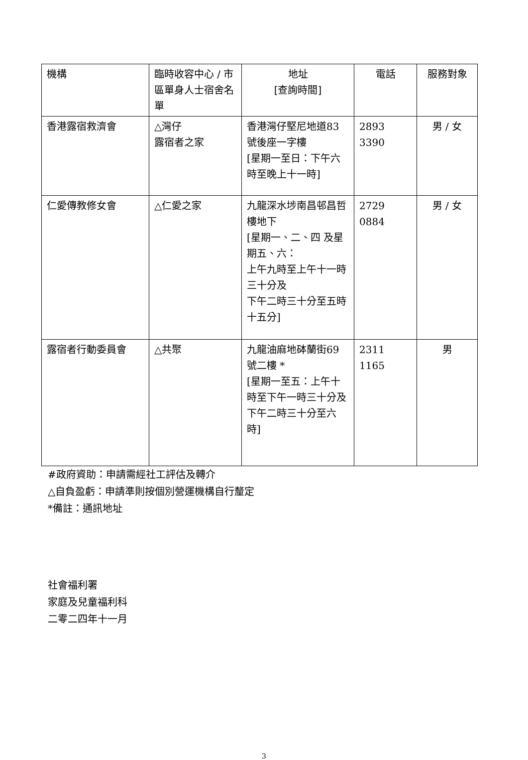| 機構 | 臨時收容中心 / 市區單身人士宿舍名單 | 地址 [查詢時間] | 電話 | 服務對象 |
| --- | --- | --- | --- | --- |
| 香港露宿救濟會 | △灣仔 露宿者之家 | 香港灣仔堅尼地道83號後座一字樓 [星期一至日：下午六時至晚上十一時] | 2893 3390 | 男 / 女 |
| 仁愛傳教修女會 | △仁愛之家 | 九龍深水埗南昌邨昌哲樓地下 [星期一、二、四 及星期五、六： 上午九時至上午十一時三十分及 下午二時三十分至五時十五分] | 2729 0884 | 男 / 女 |
| 露宿者行動委員會 | △共聚 | 九龍油麻地砵蘭街69號二樓 * [星期一至五：上午十時至下午一時三十分及 下午二時三十分至六時] | 2311 1165 | 男 |
#政府資助：申請需經社工評估及轉介
△自負盈虧：申請準則按個別營運機構自行釐定
*備註：通訊地址
社會福利署
家庭及兒童福利科
二零二四年十一月
3